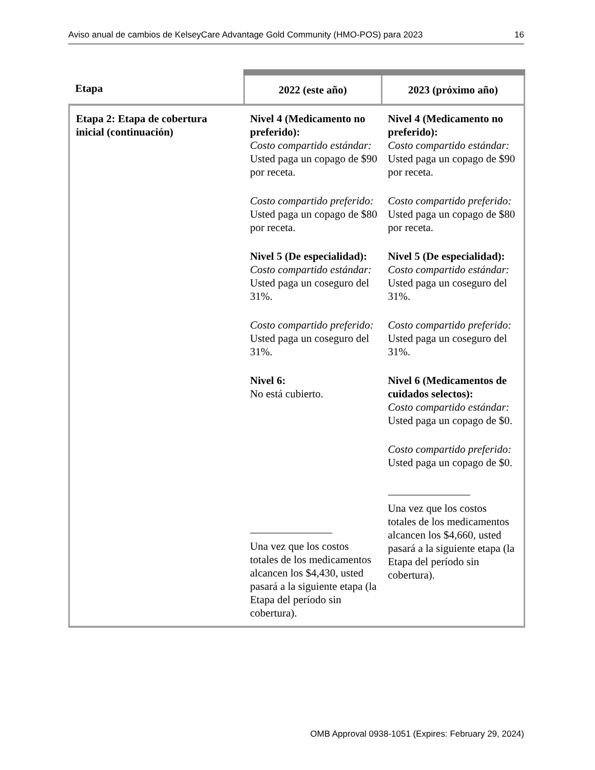Aviso anual de cambios de KelseyCare Advantage Gold Community (HMO-POS) para 2023 16
| Etapa | 2022 (este año) | 2023 (próximo año) |
| --- | --- | --- |
| Etapa 2: Etapa de cobertura inicial (continuación) | Nivel 4 (Medicamento no preferido): Costo compartido estándar: Usted paga un copago de $90 por receta. Costo compartido preferido: Usted paga un copago de $80 por receta. Nivel 5 (De especialidad): Costo compartido estándar: Usted paga un coseguro del 31%. Costo compartido preferido: Usted paga un coseguro del 31%. Nivel 6: No está cubierto. Una vez que los costos totales de los medicamentos alcancen los $4,430 , usted pasará a la siguiente etapa (la Etapa del período sin cobertura). | Nivel 4 (Medicamento no preferido): Costo compartido estándar: Usted paga un copago de $90 por receta. Costo compartido preferido: Usted paga un copago de $80 por receta. Nivel 5 (De especialidad): Costo compartido estándar: Usted paga un coseguro del 31%. Costo compartido preferido: Usted paga un coseguro del 31%. Nivel 6 (Medicamentos de cuidados selectos): Costo compartido estándar: Usted paga un copago de $0. Costo compartido preferido: Usted paga un copago de $0. Una vez que los costos totales de los medicamentos alcancen los $4,660 , usted pasará a la siguiente etapa (la Etapa del período sin cobertura). |
OMB Approval 0938-1051 (Expires: February 29, 2024)